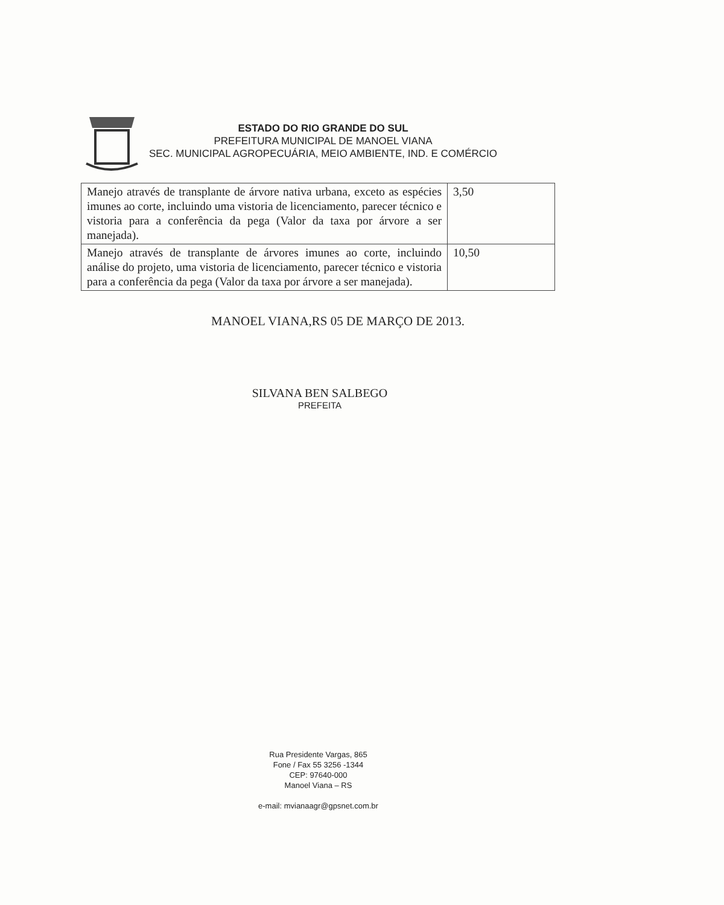ESTADO DO RIO GRANDE DO SUL
PREFEITURA MUNICIPAL DE MANOEL VIANA
SEC. MUNICIPAL AGROPECUÁRIA, MEIO AMBIENTE, IND. E COMÉRCIO
| Manejo através de transplante de árvore nativa urbana, exceto as espécies imunes ao corte, incluindo uma vistoria de licenciamento, parecer técnico e vistoria para a conferência da pega (Valor da taxa por árvore a ser manejada). | 3,50 |
| Manejo através de transplante de árvores imunes ao corte, incluindo análise do projeto, uma vistoria de licenciamento, parecer técnico e vistoria para a conferência da pega (Valor da taxa por árvore a ser manejada). | 10,50 |
MANOEL VIANA,RS 05 DE MARÇO DE 2013.
SILVANA BEN SALBEGO
PREFEITA
Rua Presidente Vargas, 865
Fone / Fax 55 3256 -1344
CEP: 97640-000
Manoel Viana – RS
e-mail: mvianaagr@gpsnet.com.br